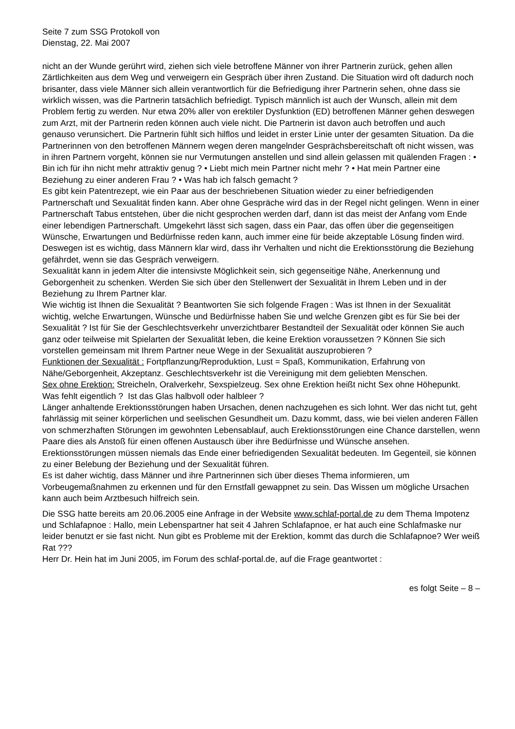Seite 7 zum SSG Protokoll von
Dienstag, 22. Mai 2007
nicht an der Wunde gerührt wird, ziehen sich viele betroffene Männer von ihrer Partnerin zurück, gehen allen Zärtlichkeiten aus dem Weg und verweigern ein Gespräch über ihren Zustand. Die Situation wird oft dadurch noch brisanter, dass viele Männer sich allein verantwortlich für die Befriedigung ihrer Partnerin sehen, ohne dass sie wirklich wissen, was die Partnerin tatsächlich befriedigt. Typisch männlich ist auch der Wunsch, allein mit dem Problem fertig zu werden. Nur etwa 20% aller von erektiler Dysfunktion (ED) betroffenen Männer gehen deswegen zum Arzt, mit der Partnerin reden können auch viele nicht. Die Partnerin ist davon auch betroffen und auch genauso verunsichert. Die Partnerin fühlt sich hilflos und leidet in erster Linie unter der gesamten Situation. Da die Partnerinnen von den betroffenen Männern wegen deren mangelnder Gesprächsbereitschaft oft nicht wissen, was in ihren Partnern vorgeht, können sie nur Vermutungen anstellen und sind allein gelassen mit quälenden Fragen : • Bin ich für ihn nicht mehr attraktiv genug ? • Liebt mich mein Partner nicht mehr ? • Hat mein Partner eine Beziehung zu einer anderen Frau ? • Was hab ich falsch gemacht ?
Es gibt kein Patentrezept, wie ein Paar aus der beschriebenen Situation wieder zu einer befriedigenden Partnerschaft und Sexualität finden kann. Aber ohne Gespräche wird das in der Regel nicht gelingen. Wenn in einer Partnerschaft Tabus entstehen, über die nicht gesprochen werden darf, dann ist das meist der Anfang vom Ende einer lebendigen Partnerschaft. Umgekehrt lässt sich sagen, dass ein Paar, das offen über die gegenseitigen Wünsche, Erwartungen und Bedürfnisse reden kann, auch immer eine für beide akzeptable Lösung finden wird. Deswegen ist es wichtig, dass Männern klar wird, dass ihr Verhalten und nicht die Erektionsstörung die Beziehung gefährdet, wenn sie das Gespräch verweigern.
Sexualität kann in jedem Alter die intensivste Möglichkeit sein, sich gegenseitige Nähe, Anerkennung und Geborgenheit zu schenken. Werden Sie sich über den Stellenwert der Sexualität in Ihrem Leben und in der Beziehung zu Ihrem Partner klar.
Wie wichtig ist Ihnen die Sexualität ? Beantworten Sie sich folgende Fragen : Was ist Ihnen in der Sexualität wichtig, welche Erwartungen, Wünsche und Bedürfnisse haben Sie und welche Grenzen gibt es für Sie bei der Sexualität ? Ist für Sie der Geschlechtsverkehr unverzichtbarer Bestandteil der Sexualität oder können Sie auch ganz oder teilweise mit Spielarten der Sexualität leben, die keine Erektion voraussetzen ? Können Sie sich vorstellen gemeinsam mit Ihrem Partner neue Wege in der Sexualität auszuprobieren ?
Funktionen der Sexualität : Fortpflanzung/Reproduktion, Lust = Spaß, Kommunikation, Erfahrung von Nähe/Geborgenheit, Akzeptanz. Geschlechtsverkehr ist die Vereinigung mit dem geliebten Menschen.
Sex ohne Erektion: Streicheln, Oralverkehr, Sexspielzeug. Sex ohne Erektion heißt nicht Sex ohne Höhepunkt. Was fehlt eigentlich ? Ist das Glas halbvoll oder halbleer ?
Länger anhaltende Erektionsstörungen haben Ursachen, denen nachzugehen es sich lohnt. Wer das nicht tut, geht fahrlässig mit seiner körperlichen und seelischen Gesundheit um. Dazu kommt, dass, wie bei vielen anderen Fällen von schmerzhaften Störungen im gewohnten Lebensablauf, auch Erektionsstörungen eine Chance darstellen, wenn Paare dies als Anstoß für einen offenen Austausch über ihre Bedürfnisse und Wünsche ansehen. Erektionsstörungen müssen niemals das Ende einer befriedigenden Sexualität bedeuten. Im Gegenteil, sie können zu einer Belebung der Beziehung und der Sexualität führen.
Es ist daher wichtig, dass Männer und ihre Partnerinnen sich über dieses Thema informieren, um Vorbeugemaßnahmen zu erkennen und für den Ernstfall gewappnet zu sein. Das Wissen um mögliche Ursachen kann auch beim Arztbesuch hilfreich sein.
Die SSG hatte bereits am 20.06.2005 eine Anfrage in der Website www.schlaf-portal.de zu dem Thema Impotenz und Schlafapnoe : Hallo, mein Lebenspartner hat seit 4 Jahren Schlafapnoe, er hat auch eine Schlafmaske nur leider benutzt er sie fast nicht. Nun gibt es Probleme mit der Erektion, kommt das durch die Schlafapnoe? Wer weiß Rat ???
Herr Dr. Hein hat im Juni 2005, im Forum des schlaf-portal.de, auf die Frage geantwortet :
es folgt Seite – 8 –